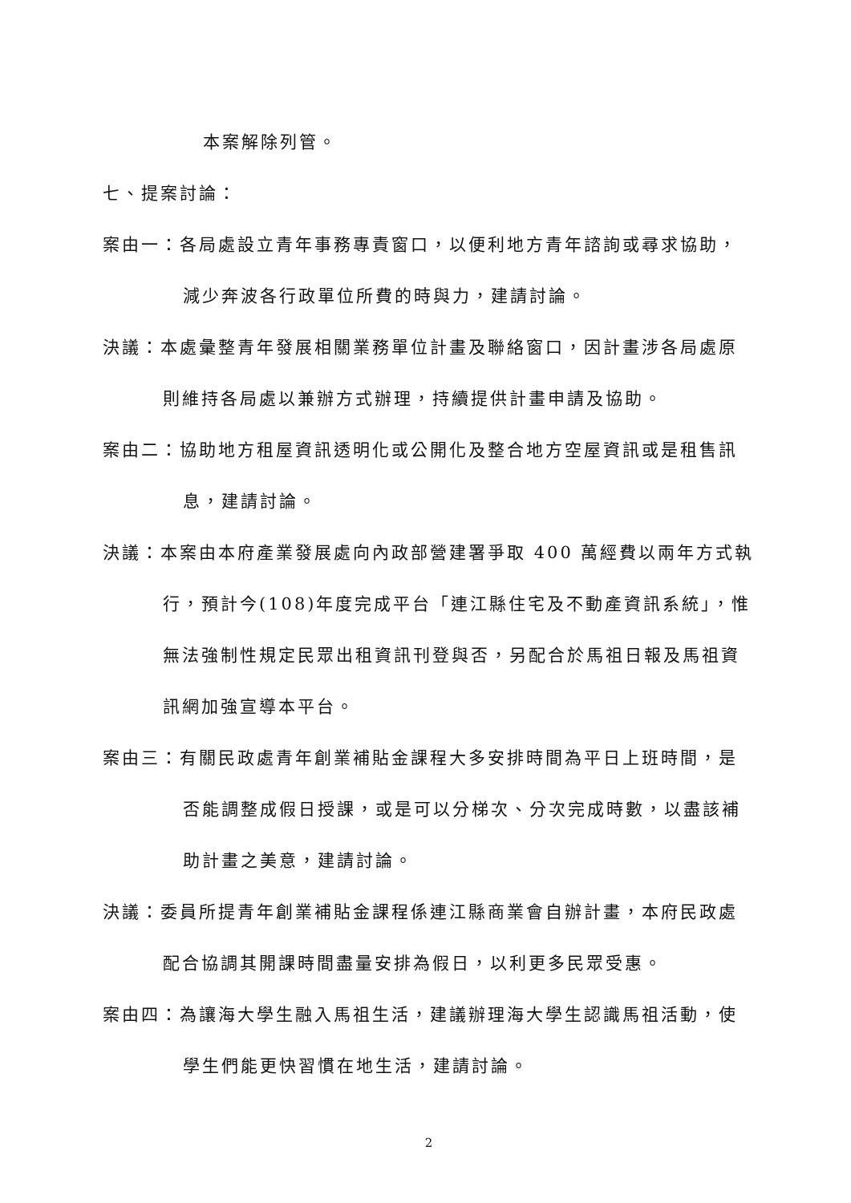本案解除列管。
七、提案討論：
案由一：各局處設立青年事務專責窗口，以便利地方青年諮詢或尋求協助，減少奔波各行政單位所費的時與力，建請討論。
決議：本處彙整青年發展相關業務單位計畫及聯絡窗口，因計畫涉各局處原則維持各局處以兼辦方式辦理，持續提供計畫申請及協助。
案由二：協助地方租屋資訊透明化或公開化及整合地方空屋資訊或是租售訊息，建請討論。
決議：本案由本府產業發展處向內政部營建署爭取 400 萬經費以兩年方式執行，預計今(108)年度完成平台「連江縣住宅及不動產資訊系統」，惟無法強制性規定民眾出租資訊刊登與否，另配合於馬祖日報及馬祖資訊網加強宣導本平台。
案由三：有關民政處青年創業補貼金課程大多安排時間為平日上班時間，是否能調整成假日授課，或是可以分梯次、分次完成時數，以盡該補助計畫之美意，建請討論。
決議：委員所提青年創業補貼金課程係連江縣商業會自辦計畫，本府民政處配合協調其開課時間盡量安排為假日，以利更多民眾受惠。
案由四：為讓海大學生融入馬祖生活，建議辦理海大學生認識馬祖活動，使學生們能更快習慣在地生活，建請討論。
2